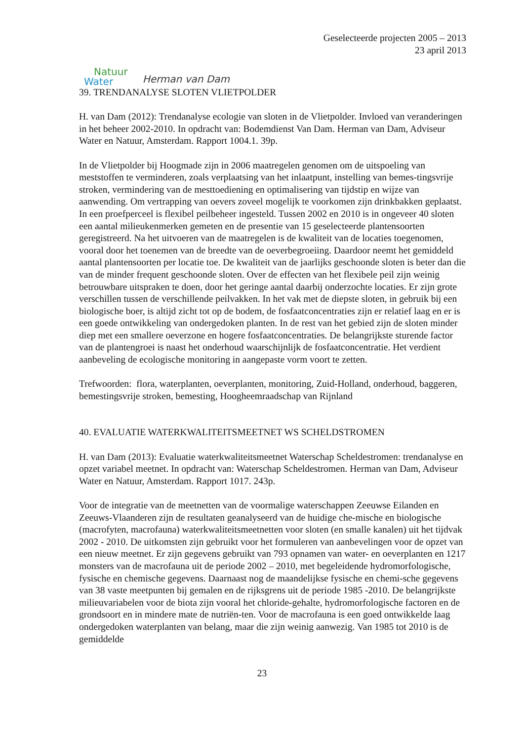Natuur
Water
Herman van Dam
Geselecteerde projecten 2005 – 2013
23 april 2013
39. TRENDANALYSE SLOTEN VLIETPOLDER
H. van Dam (2012): Trendanalyse ecologie van sloten in de Vlietpolder. Invloed van veranderingen in het beheer 2002-2010. In opdracht van: Bodemdienst Van Dam. Herman van Dam, Adviseur Water en Natuur, Amsterdam. Rapport 1004.1. 39p.
In de Vlietpolder bij Hoogmade zijn in 2006 maatregelen genomen om de uitspoeling van meststoffen te verminderen, zoals verplaatsing van het inlaatpunt, instelling van bemes-tingsvrije stroken, vermindering van de mesttoediening en optimalisering van tijdstip en wijze van aanwending. Om vertrapping van oevers zoveel mogelijk te voorkomen zijn drinkbakken geplaatst. In een proefperceel is flexibel peilbeheer ingesteld. Tussen 2002 en 2010 is in ongeveer 40 sloten een aantal milieukenmerken gemeten en de presentie van 15 geselecteerde plantensoorten geregistreerd. Na het uitvoeren van de maatregelen is de kwaliteit van de locaties toegenomen, vooral door het toenemen van de breedte van de oeverbegroeiing. Daardoor neemt het gemiddeld aantal plantensoorten per locatie toe. De kwaliteit van de jaarlijks geschoonde sloten is beter dan die van de minder frequent geschoonde sloten. Over de effecten van het flexibele peil zijn weinig betrouwbare uitspraken te doen, door het geringe aantal daarbij onderzochte locaties. Er zijn grote verschillen tussen de verschillende peilvakken. In het vak met de diepste sloten, in gebruik bij een biologische boer, is altijd zicht tot op de bodem, de fosfaatconcentraties zijn er relatief laag en er is een goede ontwikkeling van ondergedoken planten. In de rest van het gebied zijn de sloten minder diep met een smallere oeverzone en hogere fosfaatconcentraties. De belangrijkste sturende factor van de plantengroei is naast het onderhoud waarschijnlijk de fosfaatconcentratie. Het verdient aanbeveling de ecologische monitoring in aangepaste vorm voort te zetten.
Trefwoorden: flora, waterplanten, oeverplanten, monitoring, Zuid-Holland, onderhoud, baggeren, bemestingsvrije stroken, bemesting, Hoogheemraadschap van Rijnland
40. EVALUATIE WATERKWALITEITSMEETNET WS SCHELDSTROMEN
H. van Dam (2013): Evaluatie waterkwaliteitsmeetnet Waterschap Scheldestromen: trendanalyse en opzet variabel meetnet. In opdracht van: Waterschap Scheldestromen. Herman van Dam, Adviseur Water en Natuur, Amsterdam. Rapport 1017. 243p.
Voor de integratie van de meetnetten van de voormalige waterschappen Zeeuwse Eilanden en Zeeuws-Vlaanderen zijn de resultaten geanalyseerd van de huidige che-mische en biologische (macrofyten, macrofauna) waterkwaliteitsmeetnetten voor sloten (en smalle kanalen) uit het tijdvak 2002 - 2010. De uitkomsten zijn gebruikt voor het formuleren van aanbevelingen voor de opzet van een nieuw meetnet. Er zijn gegevens gebruikt van 793 opnamen van water- en oeverplanten en 1217 monsters van de macrofauna uit de periode 2002 – 2010, met begeleidende hydromorfologische, fysische en chemische gegevens. Daarnaast nog de maandelijkse fysische en chemi-sche gegevens van 38 vaste meetpunten bij gemalen en de rijksgrens uit de periode 1985 -2010. De belangrijkste milieuvariabelen voor de biota zijn vooral het chloride-gehalte, hydromorfologische factoren en de grondsoort en in mindere mate de nutriën-ten. Voor de macrofauna is een goed ontwikkelde laag ondergedoken waterplanten van belang, maar die zijn weinig aanwezig. Van 1985 tot 2010 is de gemiddelde
23